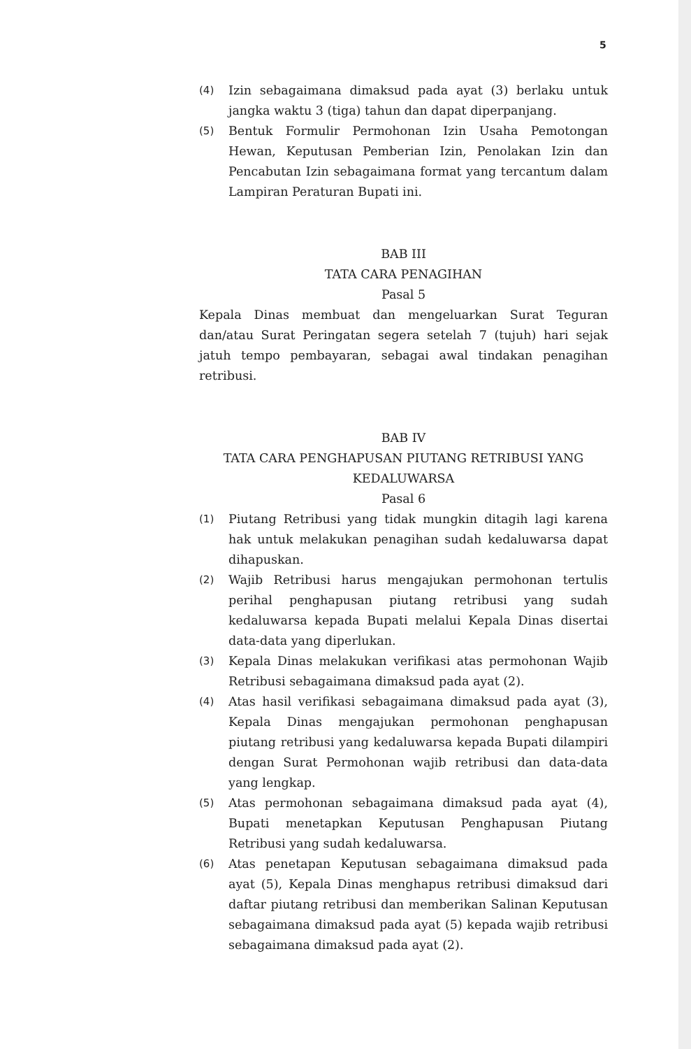5
(4)
Izin sebagaimana dimaksud pada ayat (3) berlaku untuk jangka waktu 3 (tiga) tahun dan dapat diperpanjang.
(5)
Bentuk Formulir Permohonan Izin Usaha Pemotongan Hewan, Keputusan Pemberian Izin, Penolakan Izin dan Pencabutan Izin sebagaimana format yang tercantum dalam Lampiran Peraturan Bupati ini.
BAB III
TATA CARA PENAGIHAN
Pasal 5
Kepala Dinas membuat dan mengeluarkan Surat Teguran dan/atau Surat Peringatan segera setelah 7 (tujuh) hari sejak jatuh tempo pembayaran, sebagai awal tindakan penagihan retribusi.
BAB IV
TATA CARA PENGHAPUSAN PIUTANG RETRIBUSI YANG KEDALUWARSA
Pasal 6
(1)
Piutang Retribusi yang tidak mungkin ditagih lagi karena hak untuk melakukan penagihan sudah kedaluwarsa dapat dihapuskan.
(2)
Wajib Retribusi harus mengajukan permohonan tertulis perihal penghapusan piutang retribusi yang sudah kedaluwarsa kepada Bupati melalui Kepala Dinas disertai data-data yang diperlukan.
(3)
Kepala Dinas melakukan verifikasi atas permohonan Wajib Retribusi sebagaimana dimaksud pada ayat (2).
(4)
Atas hasil verifikasi sebagaimana dimaksud pada ayat (3), Kepala Dinas mengajukan permohonan penghapusan piutang retribusi yang kedaluwarsa kepada Bupati dilampiri dengan Surat Permohonan wajib retribusi dan data-data yang lengkap.
(5)
Atas permohonan sebagaimana dimaksud pada ayat (4), Bupati menetapkan Keputusan Penghapusan Piutang Retribusi yang sudah kedaluwarsa.
(6)
Atas penetapan Keputusan sebagaimana dimaksud pada ayat (5), Kepala Dinas menghapus retribusi dimaksud dari daftar piutang retribusi dan memberikan Salinan Keputusan sebagaimana dimaksud pada ayat (5) kepada wajib retribusi sebagaimana dimaksud pada ayat (2).